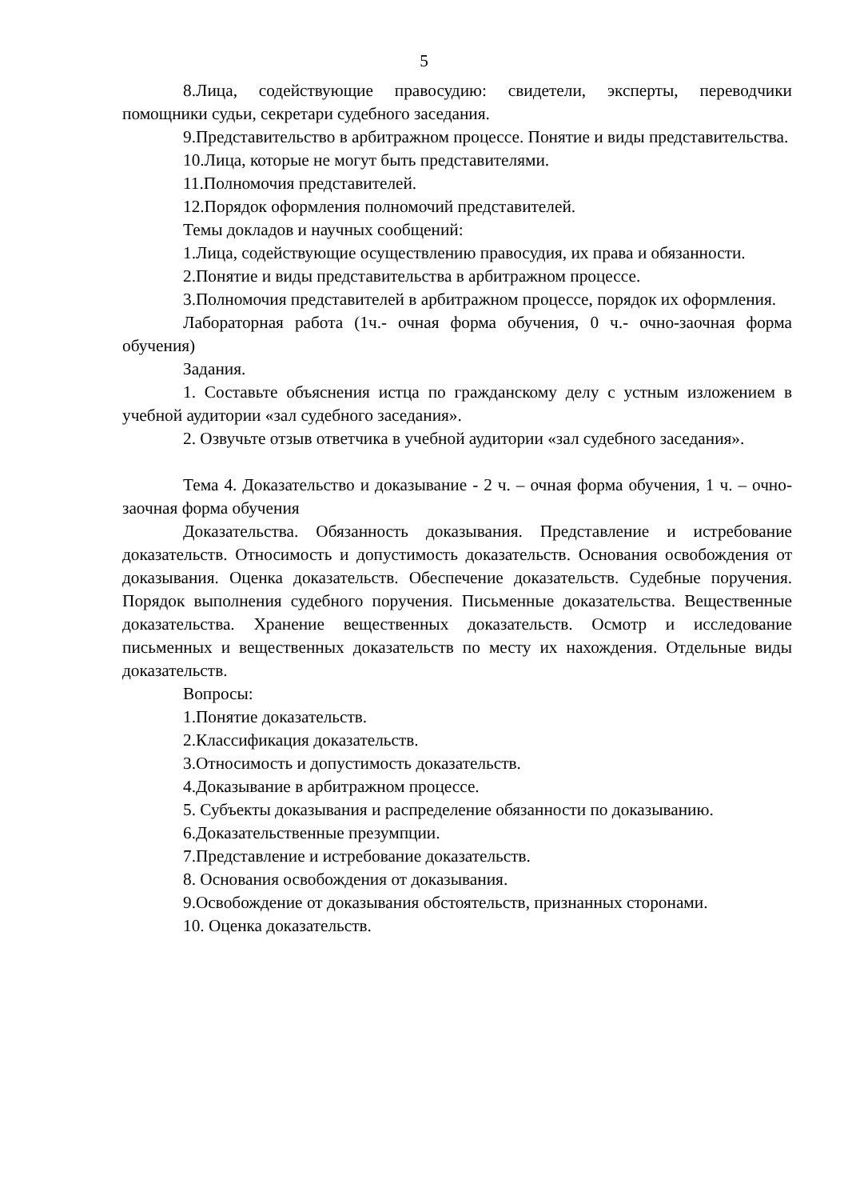5
8.Лица, содействующие правосудию: свидетели, эксперты, переводчики помощники судьи, секретари судебного заседания.
9.Представительство в арбитражном процессе. Понятие и виды представительства.
10.Лица, которые не могут быть представителями.
11.Полномочия представителей.
12.Порядок оформления полномочий представителей.
Темы докладов и научных сообщений:
1.Лица, содействующие осуществлению правосудия, их права и обязанности.
2.Понятие и виды представительства в арбитражном процессе.
3.Полномочия представителей в арбитражном процессе, порядок их оформления.
Лабораторная работа (1ч.- очная форма обучения, 0 ч.- очно-заочная форма обучения)
Задания.
1. Составьте объяснения истца по гражданскому делу с устным изложением в учебной аудитории «зал судебного заседания».
2. Озвучьте отзыв ответчика в учебной аудитории «зал судебного заседания».
Тема 4. Доказательство и доказывание - 2 ч. – очная форма обучения, 1 ч. – очно-заочная форма обучения
Доказательства. Обязанность доказывания. Представление и истребование доказательств. Относимость и допустимость доказательств. Основания освобождения от доказывания. Оценка доказательств. Обеспечение доказательств. Судебные поручения. Порядок выполнения судебного поручения. Письменные доказательства. Вещественные доказательства. Хранение вещественных доказательств. Осмотр и исследование письменных и вещественных доказательств по месту их нахождения. Отдельные виды доказательств.
Вопросы:
1.Понятие доказательств.
2.Классификация доказательств.
3.Относимость и допустимость доказательств.
4.Доказывание в арбитражном процессе.
5. Субъекты доказывания и распределение обязанности по доказыванию.
6.Доказательственные презумпции.
7.Представление и истребование доказательств.
8. Основания освобождения от доказывания.
9.Освобождение от доказывания обстоятельств, признанных сторонами.
10. Оценка доказательств.